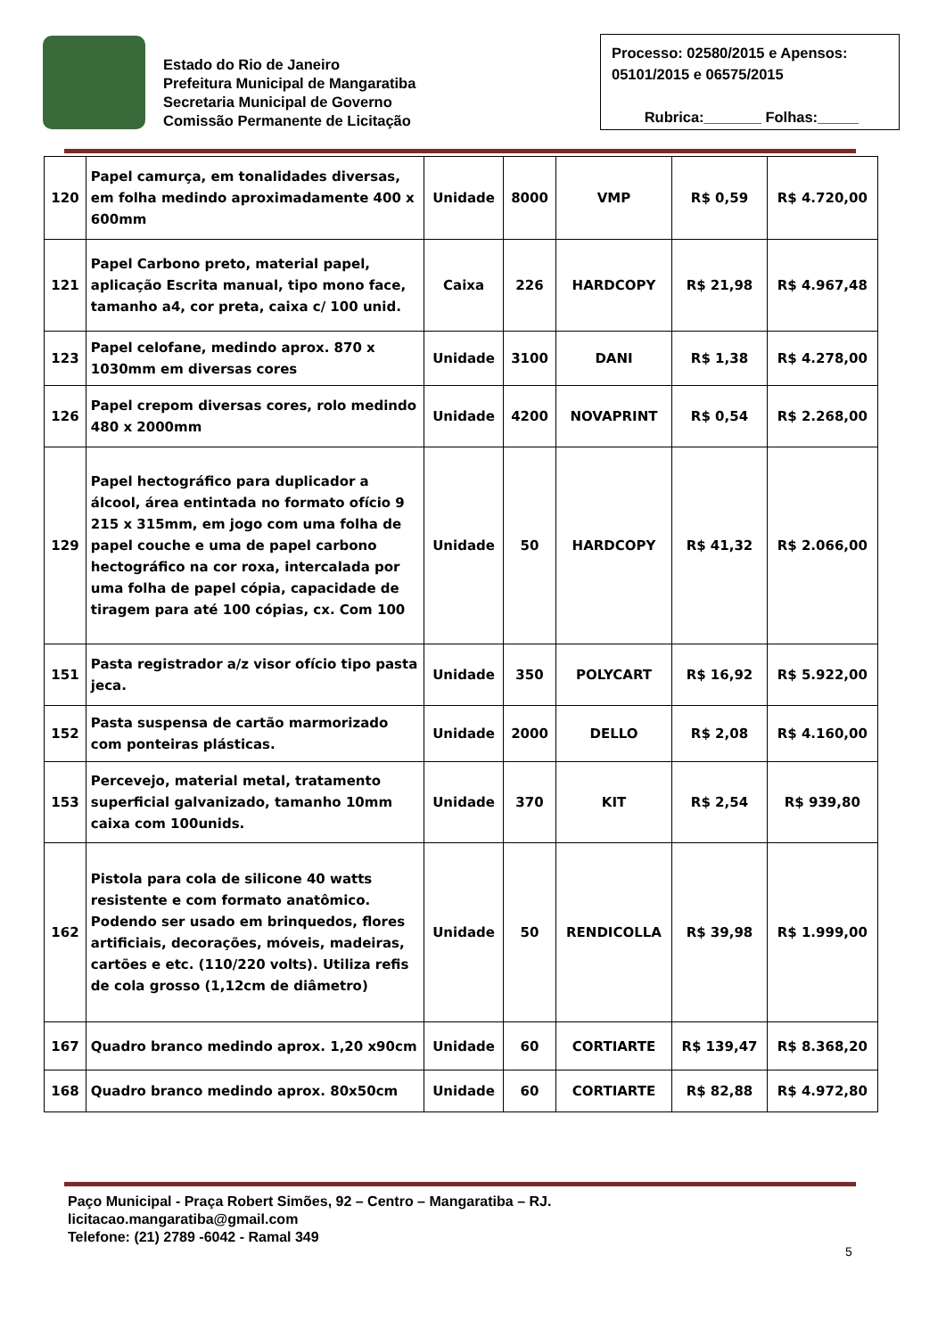Estado do Rio de Janeiro
Prefeitura Municipal de Mangaratiba
Secretaria Municipal de Governo
Comissão Permanente de Licitação
Processo: 02580/2015 e Apensos: 05101/2015 e 06575/2015
Rubrica:_______ Folhas:_____
| 120 | Papel camurça, em tonalidades diversas, em folha medindo aproximadamente 400 x 600mm | Unidade | 8000 | VMP | R$ 0,59 | R$ 4.720,00 |
| 121 | Papel Carbono preto, material papel, aplicação Escrita manual, tipo mono face, tamanho a4, cor preta, caixa c/ 100 unid. | Caixa | 226 | HARDCOPY | R$ 21,98 | R$ 4.967,48 |
| 123 | Papel celofane, medindo aprox. 870 x 1030mm em diversas cores | Unidade | 3100 | DANI | R$ 1,38 | R$ 4.278,00 |
| 126 | Papel crepom diversas cores, rolo medindo 480 x 2000mm | Unidade | 4200 | NOVAPRINT | R$ 0,54 | R$ 2.268,00 |
| 129 | Papel hectográfico para duplicador a álcool, área entintada no formato ofício 9 215 x 315mm, em jogo com uma folha de papel couche e uma de papel carbono hectográfico na cor roxa, intercalada por uma folha de papel cópia, capacidade de tiragem para até 100 cópias, cx. Com 100 | Unidade | 50 | HARDCOPY | R$ 41,32 | R$ 2.066,00 |
| 151 | Pasta registrador a/z visor ofício tipo pasta jeca. | Unidade | 350 | POLYCART | R$ 16,92 | R$ 5.922,00 |
| 152 | Pasta suspensa de cartão marmorizado com ponteiras plásticas. | Unidade | 2000 | DELLO | R$ 2,08 | R$ 4.160,00 |
| 153 | Percevejo, material metal, tratamento superficial galvanizado, tamanho 10mm caixa com 100unids. | Unidade | 370 | KIT | R$ 2,54 | R$ 939,80 |
| 162 | Pistola para cola de silicone 40 watts resistente e com formato anatômico. Podendo ser usado em brinquedos, flores artificiais, decorações, móveis, madeiras, cartões e etc. (110/220 volts). Utiliza refis de cola grosso (1,12cm de diâmetro) | Unidade | 50 | RENDICOLLA | R$ 39,98 | R$ 1.999,00 |
| 167 | Quadro branco medindo aprox. 1,20 x90cm | Unidade | 60 | CORTIARTE | R$ 139,47 | R$ 8.368,20 |
| 168 | Quadro branco medindo aprox. 80x50cm | Unidade | 60 | CORTIARTE | R$ 82,88 | R$ 4.972,80 |
Paço Municipal - Praça Robert Simões, 92 – Centro – Mangaratiba – RJ.
licitacao.mangaratiba@gmail.com
Telefone: (21) 2789 -6042 - Ramal 349
5